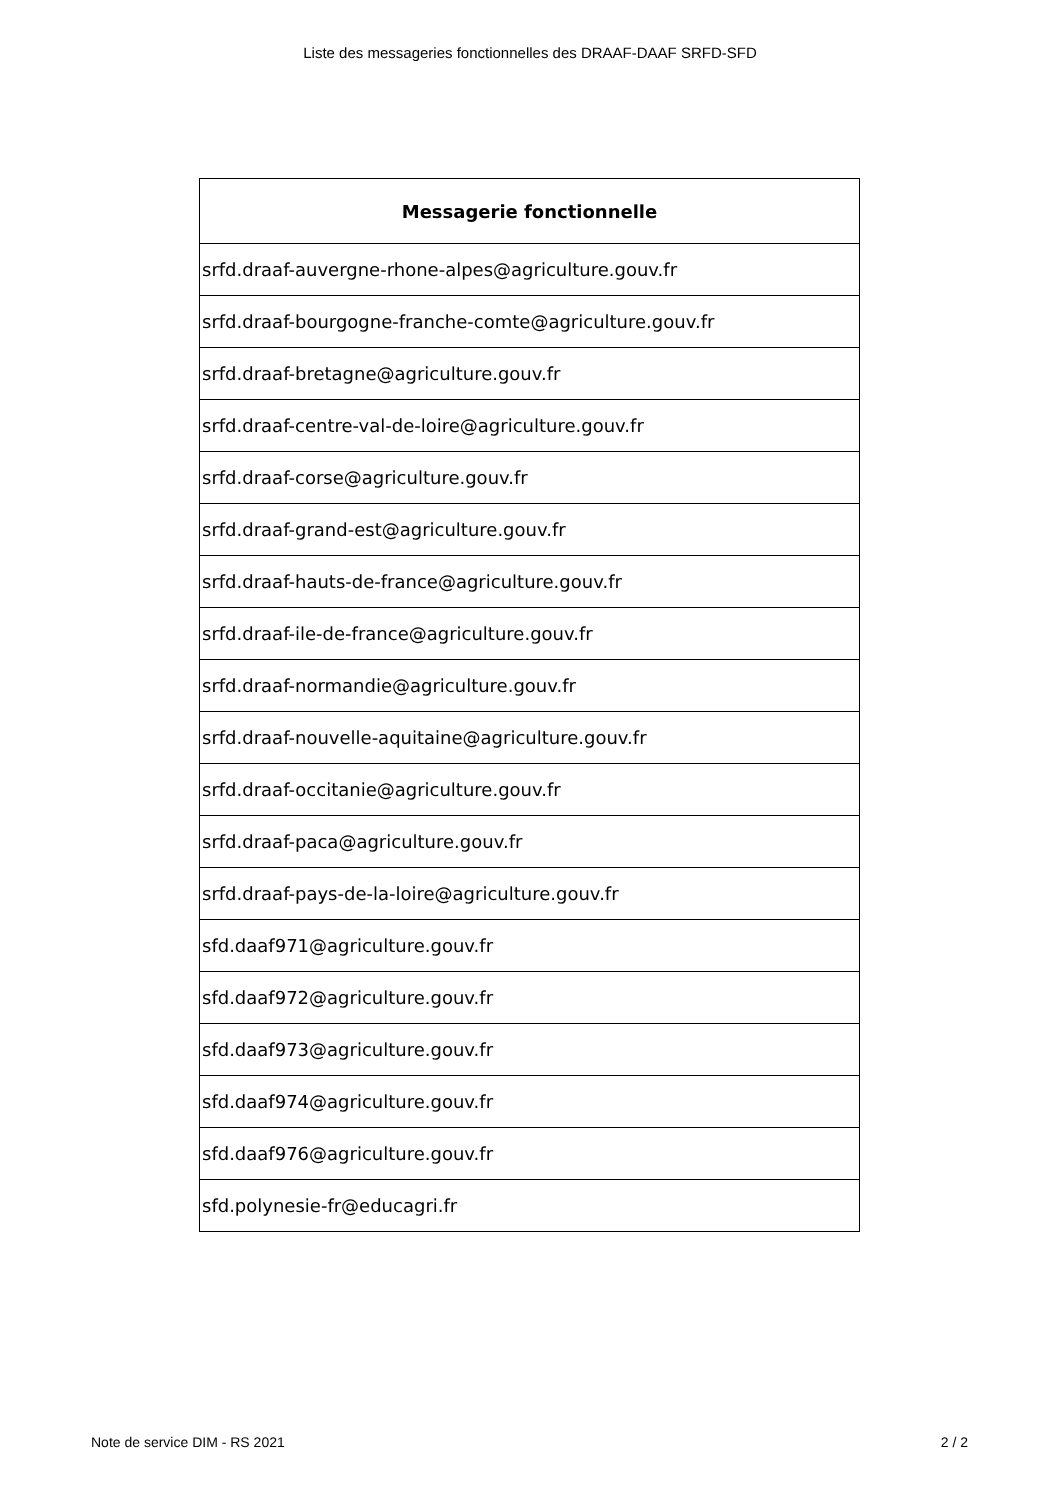Liste des messageries fonctionnelles des DRAAF-DAAF SRFD-SFD
| Messagerie fonctionnelle |
| --- |
| srfd.draaf-auvergne-rhone-alpes@agriculture.gouv.fr |
| srfd.draaf-bourgogne-franche-comte@agriculture.gouv.fr |
| srfd.draaf-bretagne@agriculture.gouv.fr |
| srfd.draaf-centre-val-de-loire@agriculture.gouv.fr |
| srfd.draaf-corse@agriculture.gouv.fr |
| srfd.draaf-grand-est@agriculture.gouv.fr |
| srfd.draaf-hauts-de-france@agriculture.gouv.fr |
| srfd.draaf-ile-de-france@agriculture.gouv.fr |
| srfd.draaf-normandie@agriculture.gouv.fr |
| srfd.draaf-nouvelle-aquitaine@agriculture.gouv.fr |
| srfd.draaf-occitanie@agriculture.gouv.fr |
| srfd.draaf-paca@agriculture.gouv.fr |
| srfd.draaf-pays-de-la-loire@agriculture.gouv.fr |
| sfd.daaf971@agriculture.gouv.fr |
| sfd.daaf972@agriculture.gouv.fr |
| sfd.daaf973@agriculture.gouv.fr |
| sfd.daaf974@agriculture.gouv.fr |
| sfd.daaf976@agriculture.gouv.fr |
| sfd.polynesie-fr@educagri.fr |
Note de service DIM - RS 2021 2 / 2